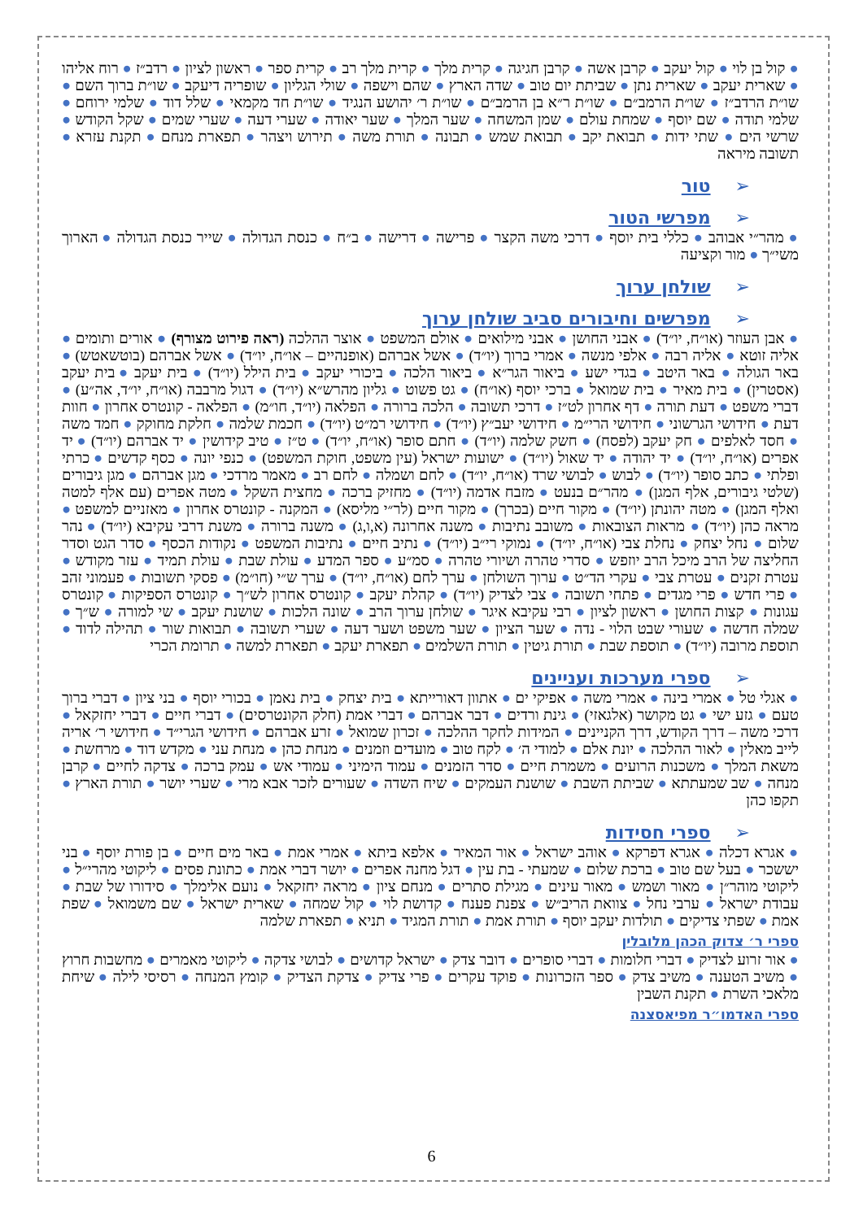● קול בן לוי ● קול יעקב ● קרבן אשה ● קרבן חגיגה ● קרית מלך ● קרית מלך רב ● קרית ספר ● ראשון לציון ● רדב״ז ● רוח אליהו ● שארית יעקב ● שארית נתן ● שביתת יום טוב ● שדה הארץ ● שהם וישפה ● שולי הגליון ● שופריה דיעקב ● שו״ת ברוך השם ● שו״ת הרדב״ז ● שו״ת הרמב״ם ● שו״ת ר״א בן הרמב״ם ● שו״ת ר׳ יהושע הנגיד ● שו״ת חד מקמאי ● שלל דוד ● שלמי ירוחם ● שלמי תודה ● שם יוסף ● שמחת עולם ● שמן המשחה ● שער המלך ● שער יאודה ● שערי דעה ● שערי שמים ● שקל הקודש ● שרשי הים ● שתי ידות ● תבואת יקב ● תבואת שמש ● תבונה ● תורת משה ● תירוש ויצהר ● תפארת מנחם ● תקנת עזרא ● תשובה מיראה
➢טור
➢מפרשי הטור
● מהר״י אבוהב ● כללי בית יוסף ● דרכי משה הקצר ● פרישה ● דרישה ● ב״ח ● כנסת הגדולה ● שייר כנסת הגדולה ● הארוך משי״ך ● מור וקציעה
➢שולחן ערוך
➢מפרשים וחיבורים סביב שולחן ערוך
● אבן העוזר (או״ח, יו״ד) ● אבני החושן ● אבני מילואים ● אולם המשפט ● אוצר ההלכה (ראה פירוט מצורף) ● אורים ותומים ● אליה זוטא ● אליה רבה ● אלפי מנשה ● אמרי ברוך (יו״ד) ● אשל אברהם (אופנהיים – או״ח, יו״ד) ● אשל אברהם (בוטשאטש) ● באר הגולה ● באר היטב ● בגדי ישע ● ביאור הגר״א ● ביאור הלכה ● ביכורי יעקב ● בית הילל (יו״ד) ● בית יעקב ● בית יעקב (אסטרין) ● בית מאיר ● בית שמואל ● ברכי יוסף (או״ח) ● גט פשוט ● גליון מהרש״א (יו״ד) ● דגול מרבבה (או״ח, יו״ד, אה״ע) ● דברי משפט ● דעת תורה ● דף אחרון לט״ז ● דרכי תשובה ● הלכה ברורה ● הפלאה (יו״ד, חו״מ) ● הפלאה - קונטרס אחרון ● חוות דעת ● חידושי הגרשוני ● חידושי הרי״מ ● חידושי יעב״ץ (יו״ד) ● חידושי רמ״ט (יו״ד) ● חכמת שלמה ● חלקת מחוקק ● חמד משה ● חסד לאלפים ● חק יעקב (לפסח) ● חשק שלמה (יו״ד) ● חתם סופר (או״ח, יו״ד) ● ט״ז ● טיב קידושין ● יד אברהם (יו״ד) ● יד אפרים (או״ח, יו״ד) ● יד יהודה ● יד שאול (יו״ד) ● ישועות ישראל (עין משפט, חוקת המשפט) ● כנפי יונה ● כסף קדשים ● כרתי ופלתי ● כתב סופר (יו״ד) ● לבוש ● לבושי שרד (או״ח, יו״ד) ● לחם ושמלה ● לחם רב ● מאמר מרדכי ● מגן אברהם ● מגן גיבורים (שלטי גיבורים, אלף המגן) ● מהר״ם בנעט ● מזבח אדמה (יו״ד) ● מחזיק ברכה ● מחצית השקל ● מטה אפרים (עם אלף למטה ואלף המגן) ● מטה יהונתן (יו״ד) ● מקור חיים (בכרך) ● מקור חיים (לר״י מליסא) ● המקנה - קונטרס אחרון ● מאזניים למשפט ● מראה כהן (יו״ד) ● מראות הצובאות ● משובב נתיבות ● משנה אחרונה (א,ו,ג) ● משנה ברורה ● משנת דרבי עקיבא (יו״ד) ● נהר שלום ● נחל יצחק ● נחלת צבי (או״ח, יו״ד) ● נמוקי רי״ב (יו״ד) ● נתיב חיים ● נתיבות המשפט ● נקודות הכסף ● סדר הגט וסדר החליצה של הרב מיכל הרב יוזפש ● סדרי טהרה ושיורי טהרה ● סמ״ע ● ספר המדע ● עולת שבת ● עולת תמיד ● עזר מקודש ● עטרת זקנים ● עטרת צבי ● עקרי הד״ט ● ערוך השולחן ● ערך לחם (או״ח, יו״ד) ● ערך ש״י (חו״מ) ● פסקי תשובות ● פעמוני זהב ● פרי חדש ● פרי מגדים ● פתחי תשובה ● צבי לצדיק (יו״ד) ● קהלת יעקב ● קונטרס אחרון לש״ך ● קונטרס הספיקות ● קונטרס עגונות ● קצות החושן ● ראשון לציון ● רבי עקיבא איגר ● שולחן ערוך הרב ● שונה הלכות ● שושנת יעקב ● שי למורה ● ש״ך ● שמלה חדשה ● שעורי שבט הלוי - נדה ● שער הציון ● שער משפט ושער דעה ● שערי תשובה ● תבואות שור ● תהילה לדוד ● תוספת מרובה (יו״ד) ● תוספת שבת ● תורת גיטין ● תורת השלמים ● תפארת יעקב ● תפארת למשה ● תרומת הכרי
➢ספרי מערכות ועניינים
● אגלי טל ● אמרי בינה ● אמרי משה ● אפיקי ים ● אתוון דאורייתא ● בית יצחק ● בית נאמן ● בכורי יוסף ● בני ציון ● דברי ברוך טעם ● גזע ישי ● גט מקושר (אלגאזי) ● גינת ורדים ● דבר אברהם ● דברי אמת (חלק הקונטרסים) ● דברי חיים ● דברי יחזקאל ● דרכי משה – דרך הקודש, דרך הקניינים ● המידות לחקר ההלכה ● זכרון שמואל ● זרע אברהם ● חידושי הגרי״ד ● חידושי ר׳ אריה לייב מאלין ● לאור ההלכה ● יונת אלם ● למודי ה׳ ● לקח טוב ● מועדים וזמנים ● מנחת כהן ● מנחת עני ● מקדש דוד ● מרחשת ● משאת המלך ● משכנות הרועים ● משמרת חיים ● סדר הזמנים ● עמוד הימיני ● עמודי אש ● עמק ברכה ● צדקה לחיים ● קרבן מנחה ● שב שמעתתא ● שביתת השבת ● שושנת העמקים ● שיח השדה ● שעורים לזכר אבא מרי ● שערי יושר ● תורת הארץ ● תקפו כהן
➢ספרי חסידות
● אגרא דכלה ● אגרא דפרקא ● אוהב ישראל ● אור המאיר ● אלפא ביתא ● אמרי אמת ● באר מים חיים ● בן פורת יוסף ● בני יששכר ● בעל שם טוב ● ברכת שלום ● שמעתי - בת עין ● דגל מחנה אפרים ● יושר דברי אמת ● כתונת פסים ● ליקוטי מהרי״ל ● ליקוטי מוהר״ן ● מאור ושמש ● מאור עינים ● מגילת סתרים ● מנחם ציון ● מראה יחזקאל ● נועם אלימלך ● סידורו של שבת ● עבודת ישראל ● ערבי נחל ● צוואת הריב״ש ● צפנת פענח ● קדושת לוי ● קול שמחה ● שארית ישראל ● שם משמואל ● שפת אמת ● שפתי צדיקים ● תולדות יעקב יוסף ● תורת אמת ● תורת המגיד ● תניא ● תפארת שלמה
ספרי ר׳ צדוק הכהן מלובלין
● אור זרוע לצדיק ● דברי חלומות ● דברי סופרים ● דובר צדק ● ישראל קדושים ● לבושי צדקה ● ליקוטי מאמרים ● מחשבות חרוץ ● משיב הטענה ● משיב צדק ● ספר הזכרונות ● פוקד עקרים ● פרי צדיק ● צדקת הצדיק ● קומץ המנחה ● רסיסי לילה ● שיחת מלאכי השרת ● תקנת השבין
ספרי האדמו״ר מפיאסצנה
6